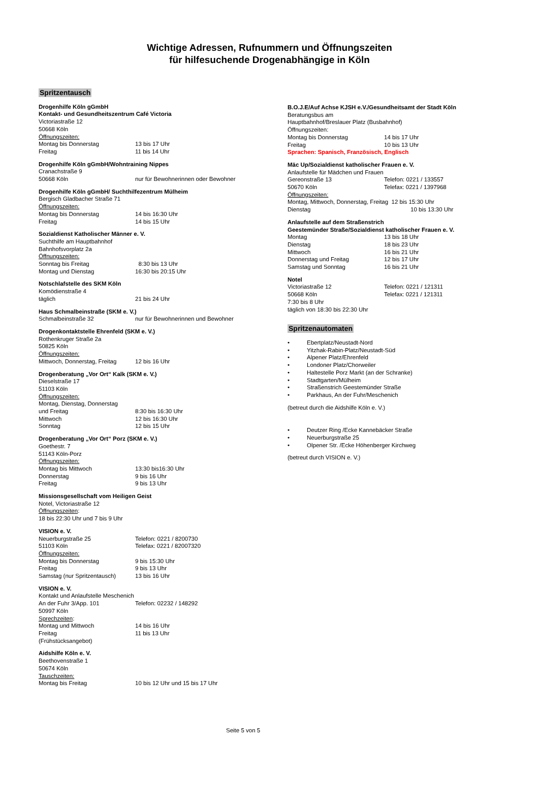Wichtige Adressen, Rufnummern und Öffnungszeiten
für hilfesuchende Drogenabhängige in Köln
Spritzentausch
Drogenhilfe Köln gGmbH
Kontakt- und Gesundheitszentrum Café Victoria
Victoriastraße 12
50668 Köln
Öffnungszeiten:
Montag bis Donnerstag 13 bis 17 Uhr
Freitag 11 bis 14 Uhr
Drogenhilfe Köln gGmbH/Wohntraining Nippes
Cranachstraße 9
50668 Köln nur für Bewohnerinnen oder Bewohner
Drogenhilfe Köln gGmbH/ Suchthilfezentrum Mülheim
Bergisch Gladbacher Straße 71
Öffnungszeiten:
Montag bis Donnerstag 14 bis 16:30 Uhr
Freitag 14 bis 15 Uhr
Sozialdienst Katholischer Männer e. V.
Suchthilfe am Hauptbahnhof
Bahnhofsvorplatz 2a
Öffnungszeiten:
Sonntag bis Freitag 8:30 bis 13 Uhr
Montag und Dienstag 16:30 bis 20:15 Uhr
Notschlafstelle des SKM Köln
Komödienstraße 4
täglich 21 bis 24 Uhr
Haus Schmalbeinstraße (SKM e. V.)
Schmalbeinstraße 32 nur für Bewohnerinnen und Bewohner
Drogenkontaktstelle Ehrenfeld (SKM e. V.)
Rothenkruger Straße 2a
50825 Köln
Öffnungszeiten:
Mittwoch, Donnerstag, Freitag 12 bis 16 Uhr
Drogenberatung „Vor Ort“ Kalk (SKM e. V.)
Dieselstraße 17
51103 Köln
Öffnungszeiten:
Montag, Dienstag, Donnerstag
und Freitag 8:30 bis 16:30 Uhr
Mittwoch 12 bis 16:30 Uhr
Sonntag 12 bis 15 Uhr
Drogenberatung „Vor Ort“ Porz (SKM e. V.)
Goethestr. 7
51143 Köln-Porz
Öffnungszeiten:
Montag bis Mittwoch 13:30 bis16:30 Uhr
Donnerstag 9 bis 16 Uhr
Freitag 9 bis 13 Uhr
Missionsgesellschaft vom Heiligen Geist
Notel, Victoriastraße 12
Öffnungszeiten:
18 bis 22:30 Uhr und 7 bis 9 Uhr
VISION e. V.
Neuerburgstraße 25 Telefon: 0221 / 8200730
51103 Köln Telefax: 0221 / 82007320
Öffnungszeiten:
Montag bis Donnerstag 9 bis 15:30 Uhr
Freitag 9 bis 13 Uhr
Samstag (nur Spritzentausch) 13 bis 16 Uhr
VISION e. V.
Kontakt und Anlaufstelle Meschenich
An der Fuhr 3/App. 101 Telefon: 02232 / 148292
50997 Köln
Sprechzeiten:
Montag und Mittwoch 14 bis 16 Uhr
Freitag 11 bis 13 Uhr
(Frühstücksangebot)
Aidshilfe Köln e. V.
Beethovenstraße 1
50674 Köln
Tauschzeiten:
Montag bis Freitag 10 bis 12 Uhr und 15 bis 17 Uhr
B.O.J.E/Auf Achse KJSH e.V./Gesundheitsamt der Stadt Köln
Beratungsbus am
Hauptbahnhof/Breslauer Platz (Busbahnhof)
Öffnungszeiten:
Montag bis Donnerstag 14 bis 17 Uhr
Freitag 10 bis 13 Uhr
Sprachen: Spanisch, Französisch, Englisch
Mäc Up/Sozialdienst katholischer Frauen e. V.
Anlaufstelle für Mädchen und Frauen
Gereonstraße 13 Telefon: 0221 / 133557
50670 Köln Telefax: 0221 / 1397968
Öffnungszeiten:
Montag, Mittwoch, Donnerstag, Freitag 12 bis 15:30 Uhr
Dienstag 10 bis 13:30 Uhr
Anlaufstelle auf dem Straßenstrich
Geestemünder Straße/Sozialdienst katholischer Frauen e. V.
Montag 13 bis 18 Uhr
Dienstag 18 bis 23 Uhr
Mittwoch 16 bis 21 Uhr
Donnerstag und Freitag 12 bis 17 Uhr
Samstag und Sonntag 16 bis 21 Uhr
Notel
Victoriastraße 12 Telefon: 0221 / 121311
50668 Köln Telefax: 0221 / 121311
7:30 bis 8 Uhr
täglich von 18:30 bis 22:30 Uhr
Spritzenautomaten
• Ebertplatz/Neustadt-Nord
• Yitzhak-Rabin-Platz/Neustadt-Süd
• Alpener Platz/Ehrenfeld
• Londoner Platz/Chorweiler
• Haltestelle Porz Markt (an der Schranke)
• Stadtgarten/Mülheim
• Straßenstrich Geestemünder Straße
• Parkhaus, An der Fuhr/Meschenich
(betreut durch die Aidshilfe Köln e. V.)
• Deutzer Ring /Ecke Kannebäcker Straße
• Neuerburgstraße 25
• Olpener Str. /Ecke Höhenberger Kirchweg
(betreut durch VISION e. V.)
Seite 5 von 5